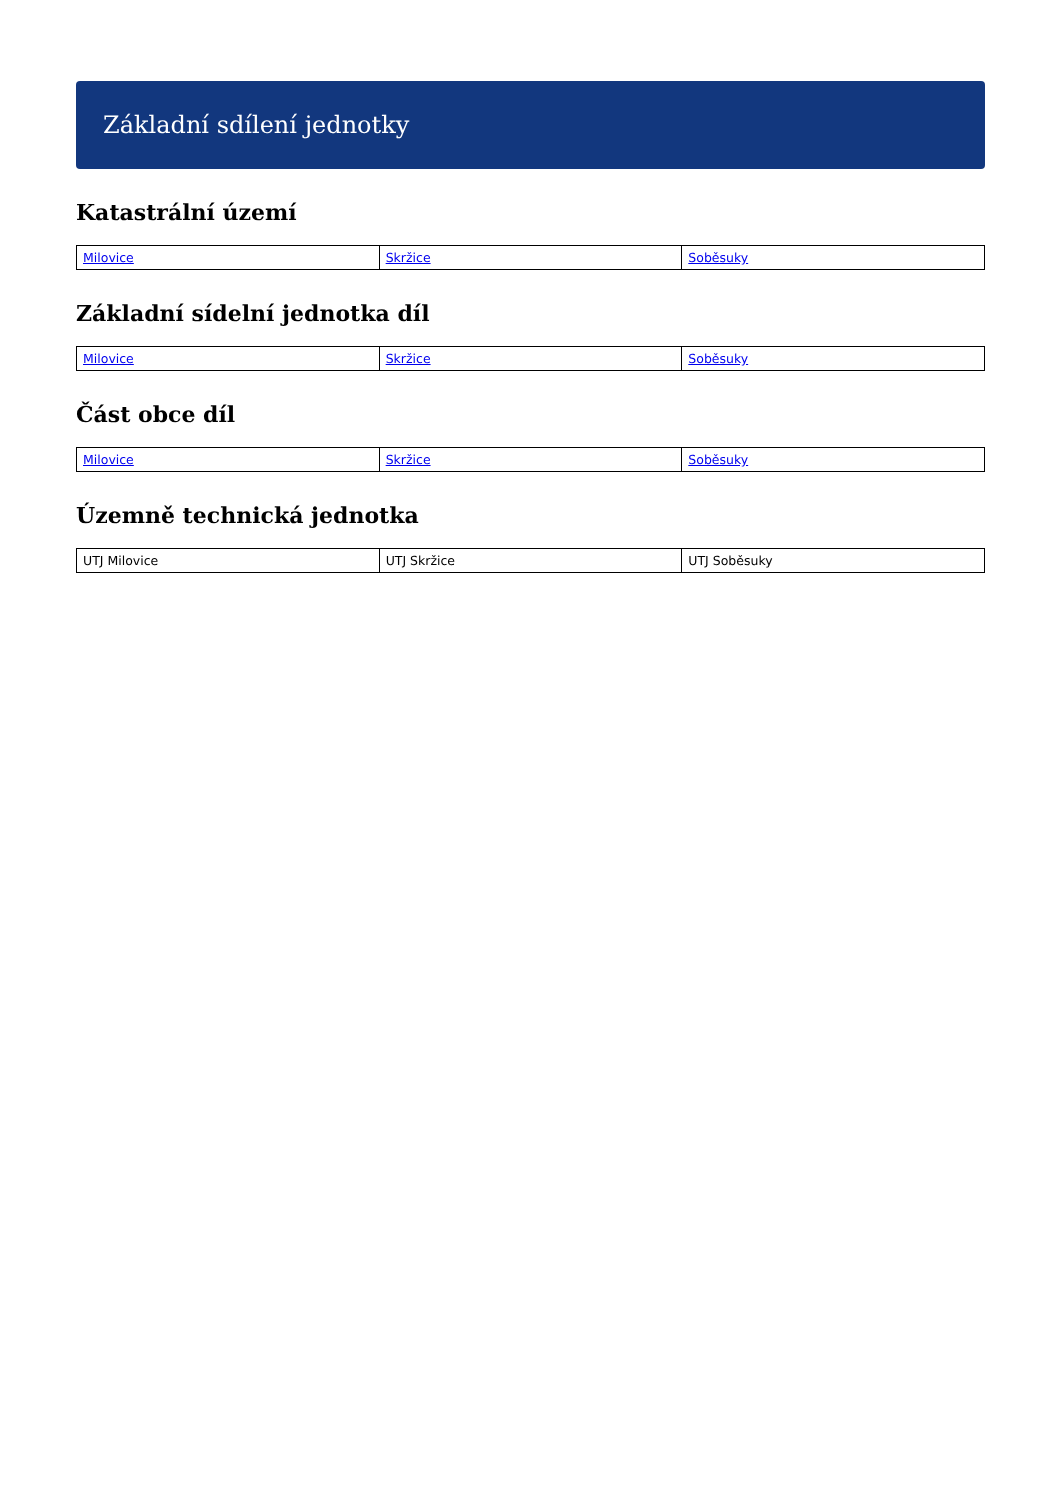Základní sdílení jednotky
Katastrální území
| Milovice | Skržice | Soběsuky |
Základní sídelní jednotka díl
| Milovice | Skržice | Soběsuky |
Část obce díl
| Milovice | Skržice | Soběsuky |
Územně technická jednotka
| UTJ Milovice | UTJ Skržice | UTJ Soběsuky |